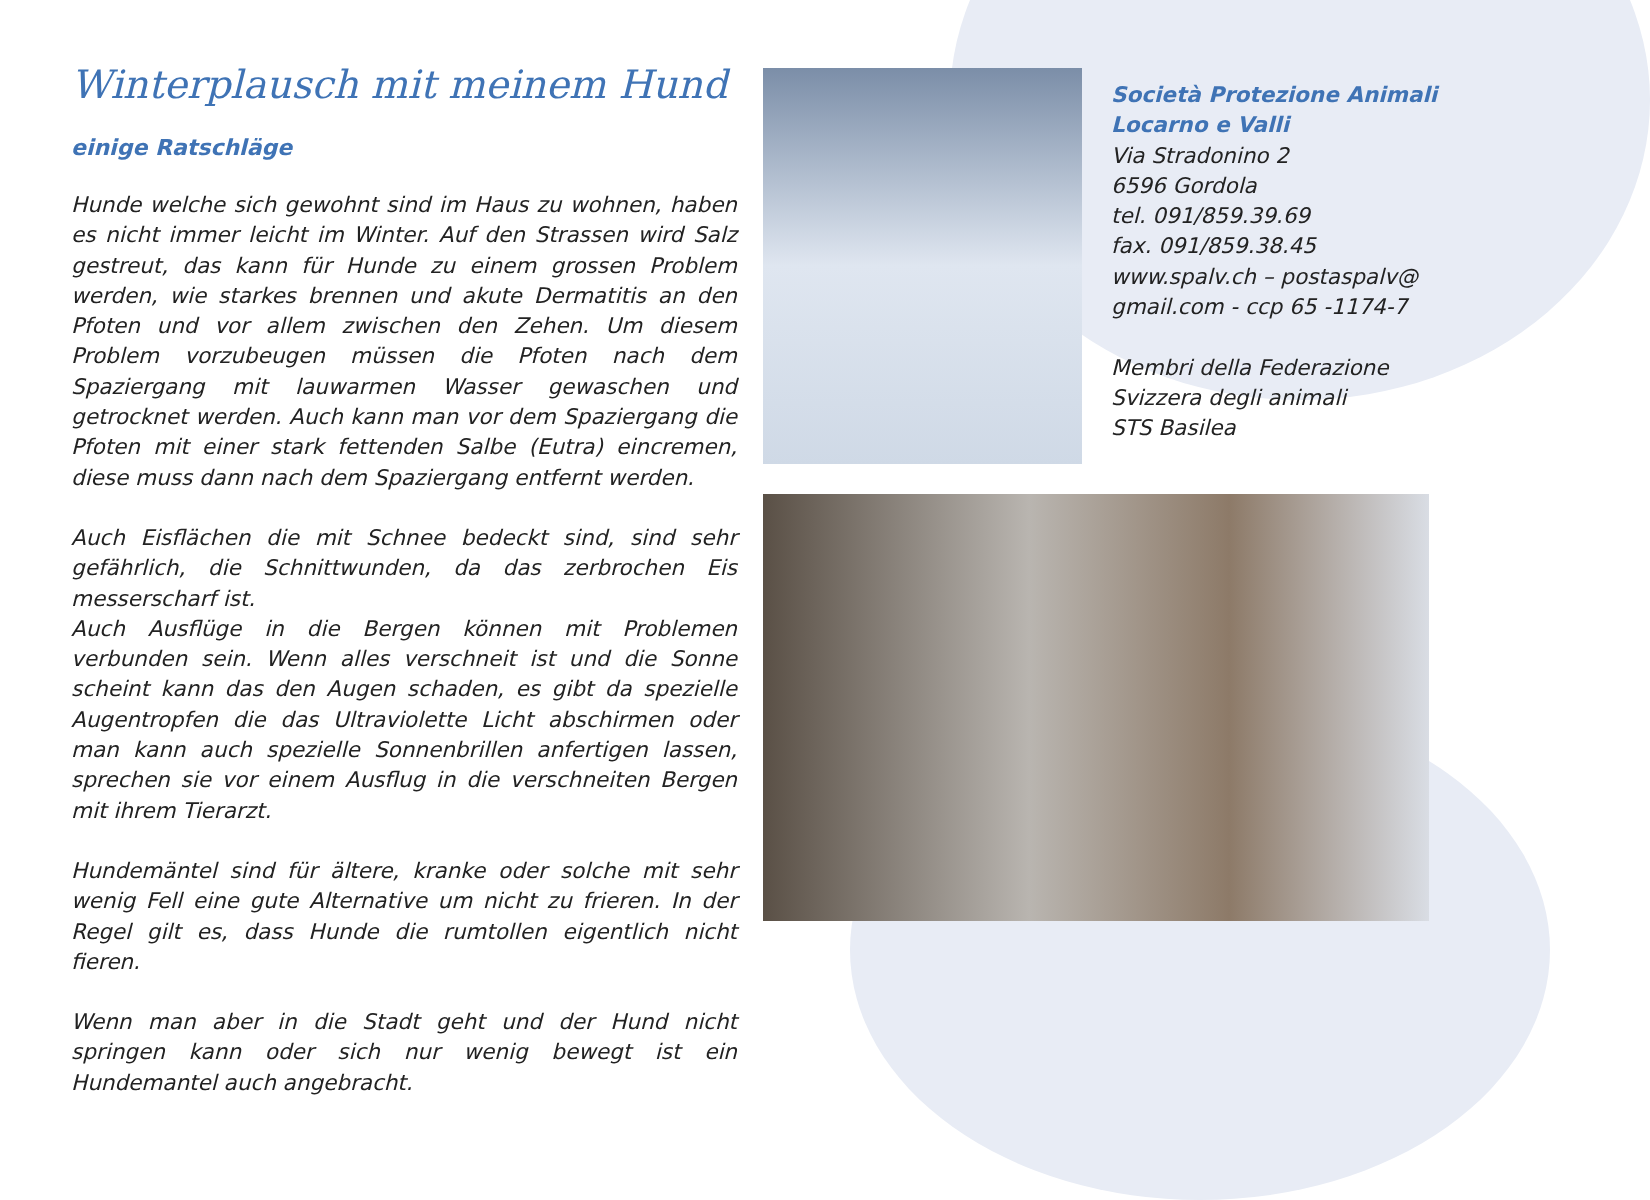Winterplausch mit meinem Hund
einige Ratschläge
Hunde welche sich gewohnt sind im Haus zu wohnen, haben es nicht immer leicht im Winter. Auf den Strassen wird Salz gestreut, das kann für Hunde zu einem grossen Problem werden, wie starkes brennen und akute Dermatitis an den Pfoten und vor allem zwischen den Zehen. Um diesem Problem vorzubeugen müssen die Pfoten nach dem Spaziergang mit lauwarmen Wasser gewaschen und getrocknet werden. Auch kann man vor dem Spaziergang die Pfoten mit einer stark fettenden Salbe (Eutra) eincremen, diese muss dann nach dem Spaziergang entfernt werden.
Auch Eisflächen die mit Schnee bedeckt sind, sind sehr gefährlich, die Schnittwunden, da das zerbrochen Eis messerscharf ist.
Auch Ausflüge in die Bergen können mit Problemen verbunden sein. Wenn alles verschneit ist und die Sonne scheint kann das den Augen schaden, es gibt da spezielle Augentropfen die das Ultraviolette Licht abschirmen oder man kann auch spezielle Sonnenbrillen anfertigen lassen, sprechen sie vor einem Ausflug in die verschneiten Bergen mit ihrem Tierarzt.
Hundemäntel sind für ältere, kranke oder solche mit sehr wenig Fell eine gute Alternative um nicht zu frieren. In der Regel gilt es, dass Hunde die rumtollen eigentlich nicht fieren.
Wenn man aber in die Stadt geht und der Hund nicht springen kann oder sich nur wenig bewegt ist ein Hundemantel auch angebracht.
Società Protezione Animali
Locarno e Valli
Via Stradonino 2
6596 Gordola
tel. 091/859.39.69
fax. 091/859.38.45
www.spalv.ch – postaspalv@
gmail.com - ccp 65 -1174-7
Membri della Federazione
Svizzera degli animali
STS Basilea